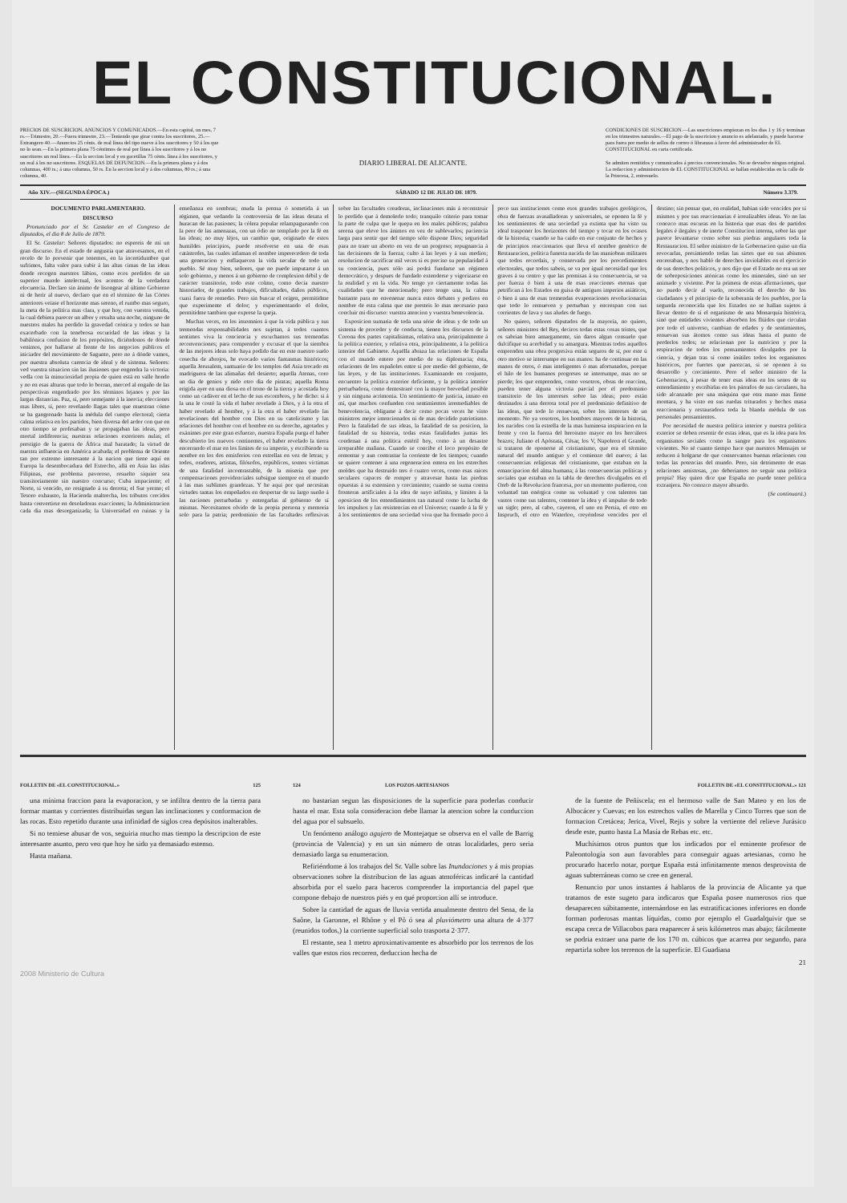EL CONSTITUCIONAL.
PRECIOS DE SUSCRICION, ANUNCIOS Y COMUNICADOS.—En esta capital, un mes, 7 rs.—Trimestre, 20.—Fuera trimestre, 23.—Teniendo que girar contra los suscritores, 25.—Extrangero 40.—Anuncios 25 cénts. de real línea del tipo nueve á los suscritores y 50 á los que no lo sean.—En la primera plana 75 céntimos de real por línea á los suscritores y á los no suscritores un real línea.—En la seccion local y en gacetillas 75 cénts. línea á los suscritores, y un real á los no suscritores. ESQUELAS DE DEFUNCION.—En la primera plana y á dos columnas, 400 rs.; á una columna, 50 rs. En la seccion local y á dos columnas, 80 rs.; á una columna, 40.
DIARIO LIBERAL DE ALICANTE.
CONDICIONES DE SUSCRICION.—Las suscriciones empiezan en los dias 1 y 16 y terminan en los trimestres naturales.—El pago de la suscricion y anuncio es adelantado, y puede hacerse para fuera por medio de sellos de correo ó libranzas á favor del administrador de EL CONSTITUCIONAL en carta certificada.
Se admiten remitidos y comunicados á precios convencionales. No se devuelve ningun original.
La redaccion y administracion de EL CONSTITUCIONAL se hallan establecidas en la calle de la Princesa, 2, entresuelo.
Año XIV.—(SEGUNDA ÉPOCA.) SÁBADO 12 DE JULIO DE 1879. Número 3.379.
DOCUMENTO PARLAMENTARIO.
DISCURSO
Pronunciado por el Sr. Castelar en el Congreso de diputados, el dia 8 de Julio de 1879.
El Sr. Castelar: Señores diputados: no espereis de mí un gran discurso. En el estado de angustia que atravesamos, en el recelo de lo porvenir que tenemos, en la incertidumbre que sufrimos, falta valor para subir á las altas cimas de las ideas donde recogen nuestros lábios, como ecos perdidos de un superior mundo intelectual, los acentos de la verdadera elocuencia. Declaro sin ánimo de lisongear al último Gobierno ni de herir al nuevo, declaro que en el término de las Córtes anteriores veíase el horizonte mas sereno, el rumbo mas seguro, la meta de la política mas clara, y que hoy, con vuestra venida, la cual debiera parecer un albor y resulta una noche, ninguno de nuestros males ha perdido la gravedad crónica y todos se han exacerbado con la tenebrosa oscuridad de las ideas y la babilónica confusion de los propósitos, diciéndonos de dónde venimos, por hallarse al frente de los negocios públicos el iniciador del movimiento de Sagunto, pero no á dónde vamos, por nuestra absoluta carencia de ideal y de sistema. Señores: ved vuestra situacion sin las ilusiones que engendra la victoria: vedla con la minuciosidad propia de quien está en valle hondo y no en esas alturas que todo lo borran, merced al engaño de las perspectivas engendrado por los términos lejanos y por las largas distancias. Paz, sí, pero semejante á la inercia; elecciones mas libres, sí, pero revelando llagas tales que muestran cómo se ha gangrenado hasta la médula del cuerpo electoral; cierta calma relativa en los partidos, bien diversa del ardor con que en otro tiempo se profesaban y se propagaban las ideas, pero mortal indiferencia; nuestras relaciones exteriores nulas; el prestigio de la guerra de África mal baratado; la virtud de nuestra influencia en América acabada; el problema de Oriente tan por extremo interesante á la nacion que tiene aquí en Europa la desembocadura del Estrecho, allá en Asia las islas Filipinas, ese problema pavoroso, resuelto siquier sea transitoriamente sin nuestro concurso; Cuba impaciente; el Norte, si vencido, no resignado á su derrota; el Sur yermo; el Tesoro exhausto, la Hacienda maltrecha, los tributos crecidos hasta convertirse en desoladoras exacciones; la Administracion cada dia mas desorganizada; la Universidad en ruinas y la enseñanza en sombras; muda la prensa ó sometida á un régimen, que vedando la controversia de las ideas desata el huracan de las pasiones; la cólera popular relampagueando con la peor de las amenazas, con un ódio no templado por la fé en las ideas; no muy léjos, un cambio que, originado de estos humildes principios, puede resolverse en una de esas catástrofes, las cuales infaman el nombre imperecedero de toda una generacion y enflaquecen la vida secular de todo un pueblo. Sé muy bien, señores, que no puede imputarse á un solo gobierno, y menos á un gobierno de complexion débil y de carácter transitorio, todo este colmo, como decia nuestro historiador, de grandes trabajos, dificultades, daños públicos, cuasi fuera de remedio. Pero sin buscar el orígen, permitidme que experimente el dolor; y experimentando el dolor, permitidme tambien que exprese la queja.
Muchas veces, en los insomnios á que la vida pública y sus tremendas responsabilidades nos sujetan, á todos cuantos sentimos viva la conciencia y escuchamos sus tremendas reconvenciones; para comprender y excusar el que la siembra de las mejores ideas solo haya podido dar en este nuestro suelo cosecha de abrojos, he evocado varios fantasmas históricos; aquella Jerusalem, santuario de los templos del Asia trocado en madriguera de las alimañas del desierto; aquella Atenas, coro un dia de genios y nido otro dia de piratas; aquella Roma erigida ayer en una diosa en el trono de la tierra y acostada hoy como un cadáver en el lecho de sus escombros, y he dicho: si á la una le costó la vida el haber revelado á Dios, y á la otra el haber revelado al hombre, y á la otra el haber revelado las revelaciones del hombre con Dios en su catolicismo y las relaciones del hombre con el hombre en su derecho, agotados y exánimes por este gran esfuerzo, nuestra España purga el haber descubierto los nuevos continentes, el haber revelado la tierra encerrando el mar en los límites de su imperio, y escribiendo su nombre en los dos emisferios con estrellas en vez de letras; y todos, oradores, artistas, filósofos, repúblicos, somos víctimas de una fatalidad incontrastable, de la miseria que por compensaciones providenciales subsigue siempre en el mundo á las mas sublimes grandezas. Y he aquí por qué necesitan virtudes tantas los empeñados en despertar de su largo sueño á las naciones perturbadas y entregarlas al gobierno de sí mismas. Necesitamos olvido de la propia persona y memoria solo para la patria; predominio de las facultades reflexivas sobre las facultades creadoras, inclinaciones más á reconstruir lo perdido que á demolerlo todo; tranquilo criterio para tomar la parte de culpa que le quepa en los males públicos; palabra serena que eleve los ánimos en vez de sublevarlos; paciencia larga para sentir que del tiempo sólo dispone Dios; seguridad para no traer un aborto en vez de un progreso; repugnancia á las decisiones de la fuerza; culto á las leyes y á sus medios; resolucion de sacrificar mil veces si es preciso su popularidad á su conciencia, pues sólo así podrá fundarse un régimen democrático, y despues de fundado extenderse y vigorizarse en la realidad y en la vida. No tengo yo ciertamente todas las cualidades que he mencionado; pero tengo una, la calma bastante para no envenenar nunca estos debates y pediros en nombre de esta calma que me presteis lo mas necesario para concluir mi discurso: vuestra atencion y vuestra benevolencia.
Exposicion sumaria de toda una série de ideas y de todo un sistema de proceder y de conducta, tienen los discursos de la Corona dos partes capitalísimas, relativa una, principalmente á la política exterior, y relativa otra, principalmente, á la política interior del Gabinete. Aquélla abraza las relaciones de España con el mundo entero por medio de su diplomacia; ésta, relaciones de los españoles entre sí por medio del gobierno, de las leyes, y de las instituciones. Examinando en conjunto, encuentro la política exterior deficiente, y la política interior perturbadora, como demostraré con la mayor brevedad posible y sin ninguna acrimonia. Un sentimiento de justicia, innato en mí, que muchos confunden con sentimientos irremediables de benevolencia, oblígame á decir como pocas veces he visto ministros mejor intencionados ni de mas decidido patriotismo. Pero la fatalidad de sus ideas, la fatalidad de su posicion, la fatalidad de su historia, todas estas fatalidades juntas les condenan á una política estéril hoy, como á un desastre irreparable mañana. Cuando se concibe el loco propósito de remontar y aun contrastar la corriente de los tiempos; cuando se quiere contener á una regeneracion entera en los estrechos moldes que ha destruido tres ó cuatro veces, como esas raices seculares capaces de romper y atravesar hasta las piedras opuestas á su extension y crecimiento; cuando se suma contra fronteras artificiales á la idea de suyo infinita, y límites á la oposicion de los entendimientos tan natural como la lucha de los impulsos y las resistencias en el Universo; cuando á la fé y á los sentimientos de una sociedad viva que ha formado poco á poco sus instituciones como esos grandes trabajos geológicos, obra de fuerzas avasalladoras y universales, se oponen la fé y los sentimientos de una sociedad ya extinta que ha visto su ideal trasponer los horizontes del tiempo y tocar en los ocasos de la historia; cuando se ha caido en ese conjunto de hechos y de principios reaccionarios que lleva el nombre genérico de Restauracion, política funesta nacida de las maniobras militares que todos recordais, y conservada por los procedimientos electorales, que todos sabeis, se va por igual necesidad que los graves á su centro y que las premisas á su consecuencia, se va por fuerza ó bien á una de esas reacciones eternas que petrifican á los Estados en guisa de antiguos imperios asiáticos, ó bien á una de esas tremendas evaporaciones revolucionarias que todo lo remueven y perturban y encrespan con sus corrientes de lava y sus aludes de fuego.
No quiero, señores diputados de la mayoría, no quiero, señores ministros del Rey, deciros todas estas cosas tristes, que os sabrian bien amargamente, sin daros algun consuelo que dulcifique su acerbidad y su amargura. Mientras todos aquellos emprenden una obra progresiva están seguros de sí, por este ú otro motivo se interrumpe en sus manos: ha de continuar en las manos de otros, ó mas inteligentes ó mas afortunados, porque el hilo de los humanos progresos se interrumpe, mas no se pierde; los que emprenden, como vosotros, obras de reaccion, pueden tener alguna victoria parcial por el predominio transitorio de los intereses sobre las ideas; pero están destinados á una derrota total por el predominio definitivo de las ideas, que todo lo renuevan, sobre los intereses de un momento. No ya vosotros, los hombres mayores de la historia, los nacidos con la estrella de la mas luminosa inspiracion en la frente y con la fuerza del heroismo mayor en los hercúleos brazos; Juliano el Apóstata, César, los V, Napoleon el Grande, si trataron de oponerse al cristianismo, que era el término natural del mundo antiguo y el comienzo del nuevo; á las consecuencias religiosas del cristianismo, que estaban en la emancipacion del alma humana; á las consecuencias políticas y sociales que estaban en la tabla de derechos divulgados en el Oreb de la Revolucion francesa, por un momento pudieron, con voluntad tan enérgica como su voluntad y con talentos tan vastos como sus talentos, contener la idea y el impulso de todo un siglo; pero, al cabo, cayeron, el uno en Persia, el otro en Inspruch, el otro en Waterloo, creyéndose vencidos por el destino; sin pensar que, en realidad, habian sido vencidos por sí mismos y por sus reaccionarias é irrealizables ideas. Yo no las conozco mas oscuras en la historia que esas dos de partidos legales é ilegales y de inerte Constitucion interna, sobre las que parece levantarse como sobre sus piedras angulares toda la Restauracion. El señor ministro de la Gobernacion quiso un dia revocarlas, presintiendo todas las sirtes que en sus abismos encerraban, y nos habló de derechos inviolables en el ejercicio de sus derechos políticos, y nos dijo que el Estado no era un ser de sobreposiciones atónicas como los minerales, sinó un ser animado y viviente. Por la primera de estas afirmaciones, que no puedo decir al vuelo, reconocida el derecho de los ciudadanos y el principio de la soberanía de los pueblos, por la segunda reconocida que los Estados no se hallan sujetos á llevar dentro de sí el organismo de una Monarquía histórica, sinó que entidades vivientes absorben los flúidos que circulan por todo el universo, cambian de edades y de sentimientos, renuevan sus átomos como sus ideas hasta el punto de perderlos todos; se relacionan por la nutricion y por la respiracion de todos los pensamientos divulgados por la ciencia, y dejan tras sí como inútiles todos los organismos históricos, por fuertes que parezcan, si se oponen á su desarrollo y crecimiento. Pero el señor ministro de la Gobernacion, á pesar de tener esas ideas en los senos de su entendimiento y escribirlas en los párrafos de sus circulares, ha sido alcanzado por una máquina que otra mano mas firme montara, y ha visto en sus ruedas triturados y hechos masa reaccionaria y restauradora toda la blanda médula de sus personales pensamientos.
Por necesidad de nuestra política interior y nuestra política exterior se deben resentir de estas ideas, que es la idea para los organismos sociales como la sangre para los organismos vivientes. No sé cuanto tiempo hace que nuestros Mensajes se reducen á holgarse de que conservamos buenas relaciones con todas las potencias del mundo. Pero, sin detrimento de esas relaciones amistosas, ¿no deberíamos no seguir una política propia? Hay quien dice que España no puede tener política extranjera. No conozco mayor absurdo.
(Se continuará.)
FOLLETIN DE «EL CONSTITUCIONAL.» 125
una mínima fraccion para la evaporacion, y se infiltra dentro de la tierra para formar mantas y corrientes distribuidas segun las inclinaciones y conformacion de las rocas. Esto repetido durante una infinidad de siglos crea depósitos inalterables.
Si no temiese abusar de vos, seguiria mucho mas tiempo la descripcion de este interesante asunto, pero veo que hoy he sido ya demasiado estenso.
Hasta mañana.
124 LOS POZOS ARTESIANOS
no bastarian segun las disposiciones de la superficie para poderlas conducir hasta el mar. Esta sola consideracion debe llamar la atencion sobre la conduccion del agua por el subsuelo.
Un fenómeno análogo agujero de Montejaque se observa en el valle de Barrig (provincia de Valencia) y en un sin número de otras localidades, pero seria demasiado larga su enumeracion.
Refiriéndome á los trabajos del Sr. Valle sobre las Inundaciones y á mis propias observaciones sobre la distribucion de las aguas atmoféricas indicaré la cantidad absorbida por el suelo para haceros comprender la importancia del papel que compone debajo de nuestros piés y en qué proporcion allí se introduce.
Sobre la cantidad de aguas de lluvia vertida anualmente dentro del Sena, de la Saône, la Garonne, el Rhône y el Pô ó sea al pluviómetro una altura de 4·377 (reunidos todos,) la corriente superficial solo trasporta 2·377.
El restante, sea 1 metro aproximativamente es absorbido por los terrenos de los valles que estos rios recorren, deduccion hecha de
FOLLETIN DE «EL CONSTITUCIONAL.» 121
de la fuente de Peñíscela; en el hermoso valle de San Mateo y en los de Albocácer y Cuevas; en los estrechos valles de Marella y Cinco Torres que son de formacion Cretácea; Jerica, Vivel, Rejis y sobre la vertiente del relieve Jurásico desde este, punto hasta La Masía de Rebas etc. etc.
Muchísimos otros puntos que los indicados por el eminente profesor de Paleontología son aun favorables para conseguir aguas artesianas, como he procurado hacerlo notar, porque España está infinitamente menos desprovista de aguas subterráneas como se cree en general.
Renuncio por unos instantes á hablaros de la provincia de Alicante ya que tratamos de este sugeto para indicaros que España posee numerosos rios que desaparecen súbitamente, internándose en las estratificaciones inferiores en donde forman poderosas mantas líquidas, como por ejemplo el Guadalquivir que se escapa cerca de Villacobos para reaparecer á seis kilómetros mas abajo; fácilmente se podria extraer una parte de los 170 m. cúbicos que acarrea por segundo, para repartirla sobre los terrenos de la superficie. El Guadiana
21
2008 Ministerio de Cultura